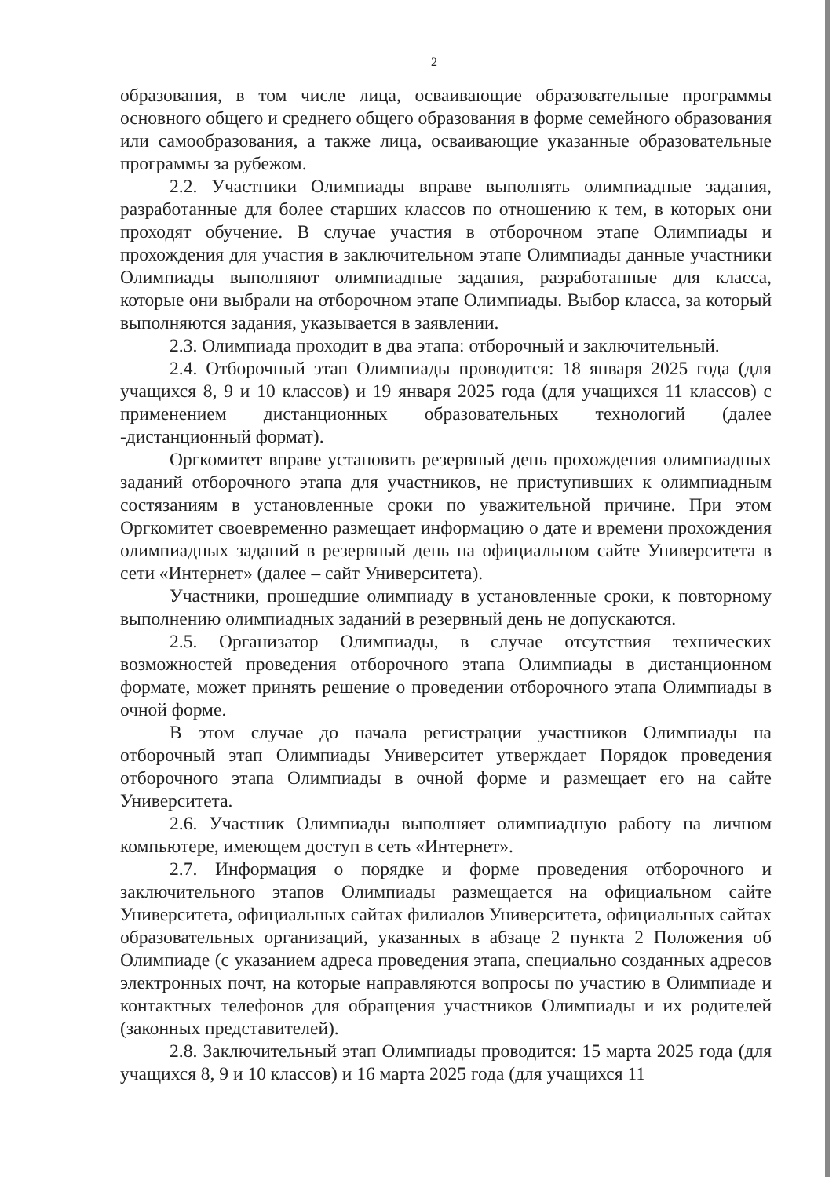2
образования, в том числе лица, осваивающие образовательные программы основного общего и среднего общего образования в форме семейного образования или самообразования, а также лица, осваивающие указанные образовательные программы за рубежом.
2.2. Участники Олимпиады вправе выполнять олимпиадные задания, разработанные для более старших классов по отношению к тем, в которых они проходят обучение. В случае участия в отборочном этапе Олимпиады и прохождения для участия в заключительном этапе Олимпиады данные участники Олимпиады выполняют олимпиадные задания, разработанные для класса, которые они выбрали на отборочном этапе Олимпиады. Выбор класса, за который выполняются задания, указывается в заявлении.
2.3. Олимпиада проходит в два этапа: отборочный и заключительный.
2.4. Отборочный этап Олимпиады проводится: 18 января 2025 года (для учащихся 8, 9 и 10 классов) и 19 января 2025 года (для учащихся 11 классов) с применением дистанционных образовательных технологий (далее -дистанционный формат).
Оргкомитет вправе установить резервный день прохождения олимпиадных заданий отборочного этапа для участников, не приступивших к олимпиадным состязаниям в установленные сроки по уважительной причине. При этом Оргкомитет своевременно размещает информацию о дате и времени прохождения олимпиадных заданий в резервный день на официальном сайте Университета в сети «Интернет» (далее – сайт Университета).
Участники, прошедшие олимпиаду в установленные сроки, к повторному выполнению олимпиадных заданий в резервный день не допускаются.
2.5. Организатор Олимпиады, в случае отсутствия технических возможностей проведения отборочного этапа Олимпиады в дистанционном формате, может принять решение о проведении отборочного этапа Олимпиады в очной форме.
В этом случае до начала регистрации участников Олимпиады на отборочный этап Олимпиады Университет утверждает Порядок проведения отборочного этапа Олимпиады в очной форме и размещает его на сайте Университета.
2.6. Участник Олимпиады выполняет олимпиадную работу на личном компьютере, имеющем доступ в сеть «Интернет».
2.7. Информация о порядке и форме проведения отборочного и заключительного этапов Олимпиады размещается на официальном сайте Университета, официальных сайтах филиалов Университета, официальных сайтах образовательных организаций, указанных в абзаце 2 пункта 2 Положения об Олимпиаде (с указанием адреса проведения этапа, специально созданных адресов электронных почт, на которые направляются вопросы по участию в Олимпиаде и контактных телефонов для обращения участников Олимпиады и их родителей (законных представителей).
2.8. Заключительный этап Олимпиады проводится: 15 марта 2025 года (для учащихся 8, 9 и 10 классов) и 16 марта 2025 года (для учащихся 11